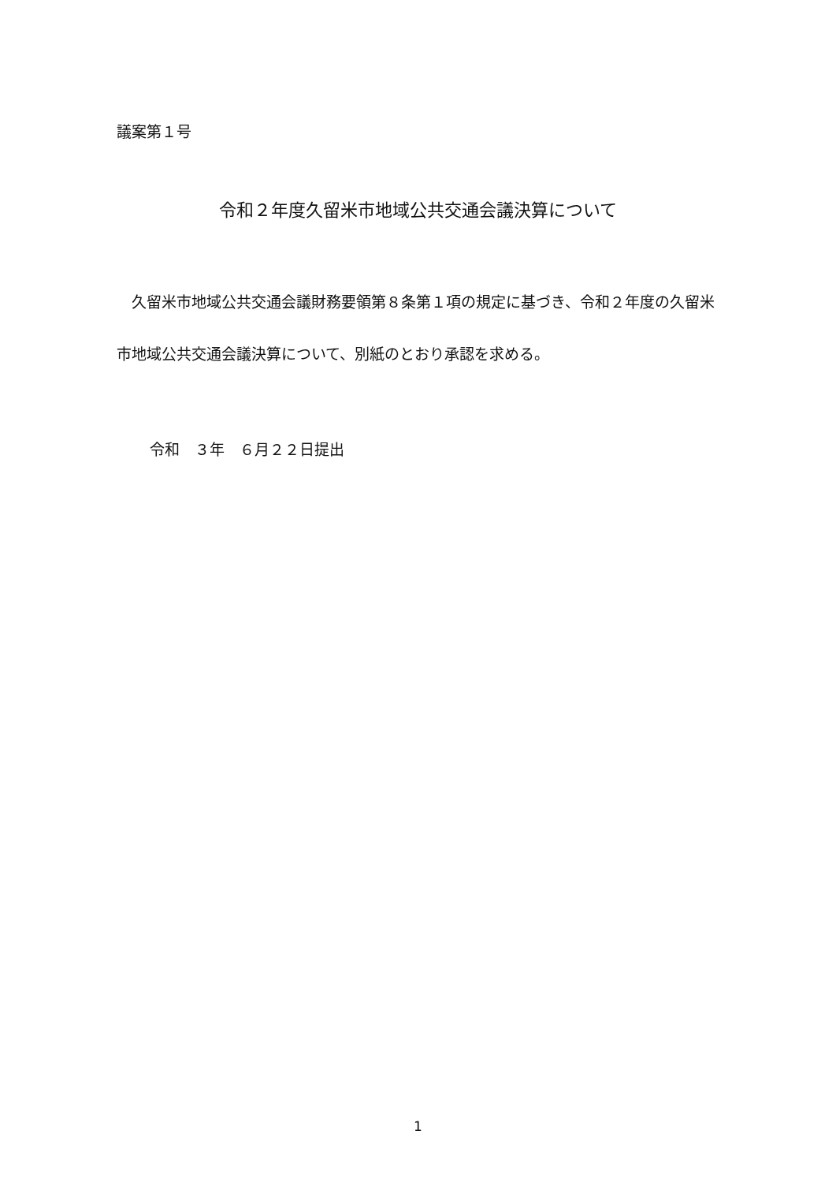議案第１号
令和２年度久留米市地域公共交通会議決算について
　久留米市地域公共交通会議財務要領第８条第１項の規定に基づき、令和２年度の久留米市地域公共交通会議決算について、別紙のとおり承認を求める。
令和　３年　６月２２日提出
1